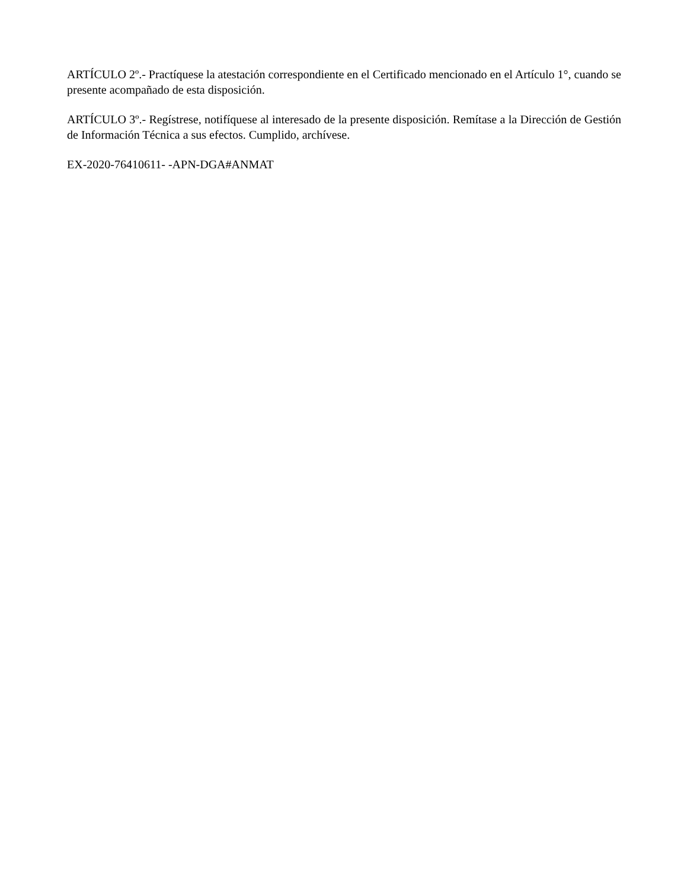ARTÍCULO 2º.- Practíquese la atestación correspondiente en el Certificado mencionado en el Artículo 1°, cuando se presente acompañado de esta disposición.
ARTÍCULO 3º.- Regístrese, notifíquese al interesado de la presente disposición. Remítase a la Dirección de Gestión de Información Técnica a sus efectos. Cumplido, archívese.
EX-2020-76410611- -APN-DGA#ANMAT